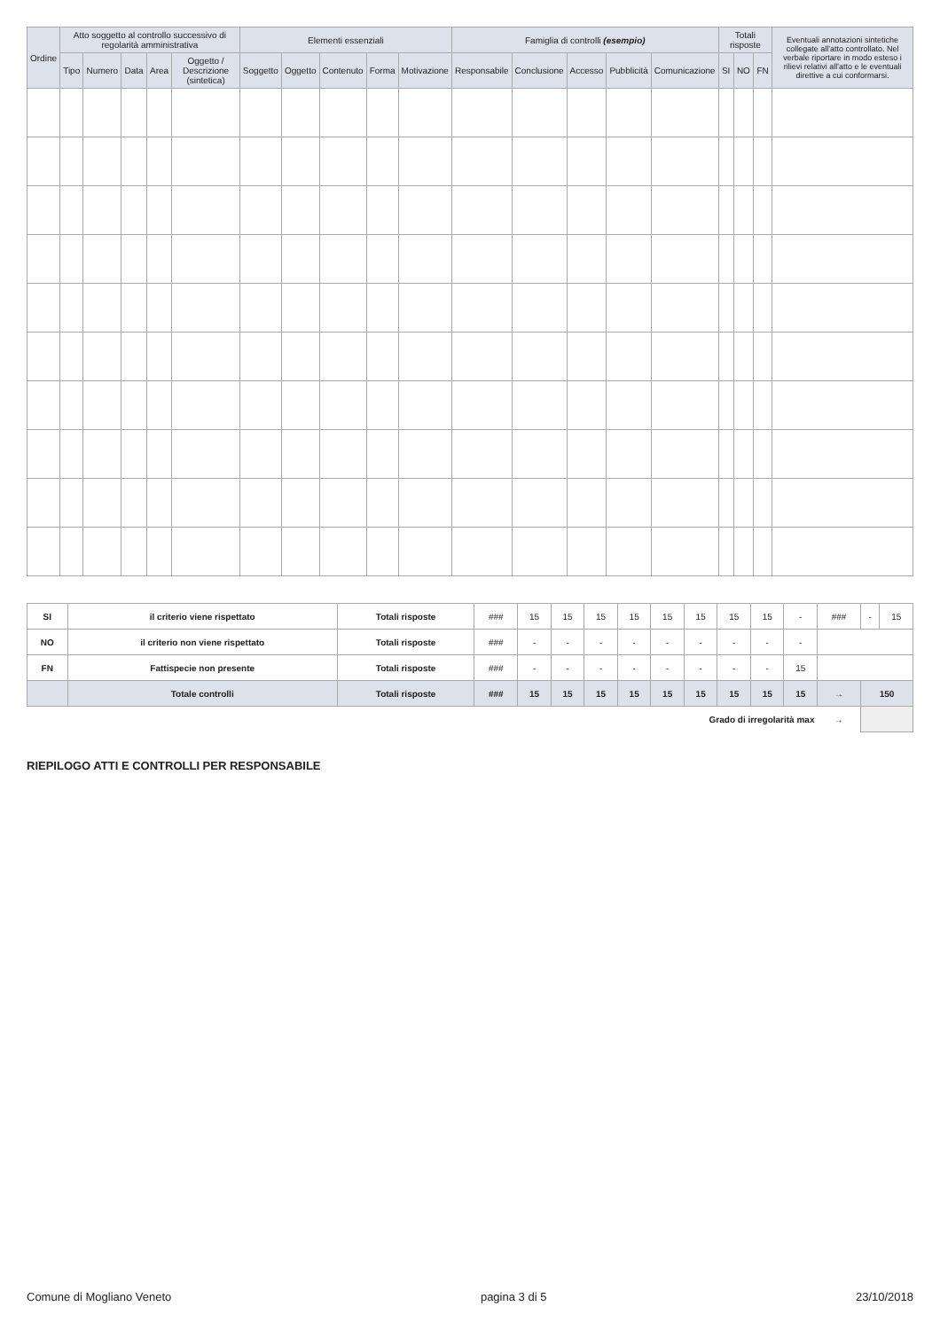| Ordine | Atto soggetto al controllo successivo di regolarità amministrativa | | | | | Elementi essenziali | | | | | Famiglia di controlli (esempio) | | | | | Totali risposte | | | Eventuali annotazioni sintetiche collegate all'atto controllato. Nel verbale riportare in modo esteso i rilievi relativi all'atto e le eventuali direttive a cui conformarsi. |
| --- | --- | --- | --- | --- | --- | --- | --- | --- | --- | --- | --- | --- | --- | --- | --- | --- | --- | --- | --- |
| | Tipo | Numero | Data | Area | Oggetto / Descrizione (sintetica) | Soggetto | Oggetto | Contenuto | Forma | Motivazione | Responsabile | Conclusione | Accesso | Pubblicità | Comunicazione | SI | NO | FN | |
| SI | il criterio viene rispettato | Totali risposte | ### | 15 | 15 | 15 | 15 | 15 | 15 | 15 | 15 | - | ### | - | 15 |
| NO | il criterio non viene rispettato | Totali risposte | ### | - | - | - | - | - | - | - | - | - | | | |
| FN | Fattispecie non presente | Totali risposte | ### | - | - | - | - | - | - | - | - | 15 | | | |
| | Totale controlli | Totali risposte | ### | 15 | 15 | 15 | 15 | 15 | 15 | 15 | 15 | 15 | → | 150 | |
| Grado di irregolarità max | | | | | | | | | | | | | → | | |
RIEPILOGO ATTI E CONTROLLI PER RESPONSABILE
Comune di Mogliano Veneto pagina 3 di 5 23/10/2018